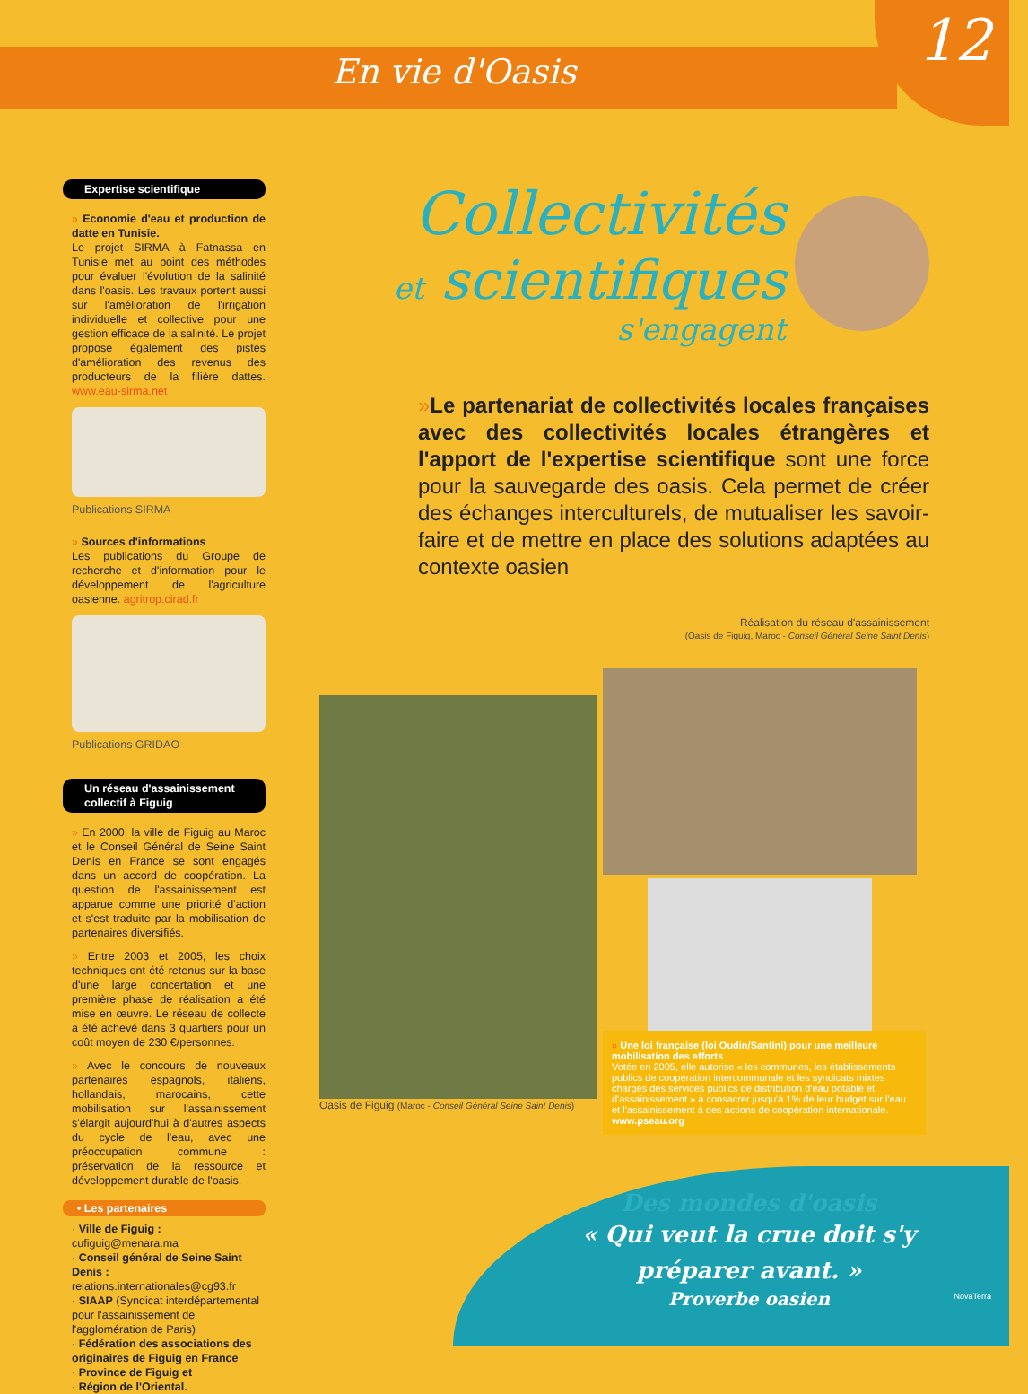En vie d'Oasis
12
Expertise scientifique
» Economie d'eau et production de datte en Tunisie.
Le projet SIRMA à Fatnassa en Tunisie met au point des méthodes pour évaluer l'évolution de la salinité dans l'oasis. Les travaux portent aussi sur l'amélioration de l'irrigation individuelle et collective pour une gestion efficace de la salinité. Le projet propose également des pistes d'amélioration des revenus des producteurs de la filière dattes. www.eau-sirma.net
Publications SIRMA
» Sources d'informations
Les publications du Groupe de recherche et d'information pour le développement de l'agriculture oasienne. agritrop.cirad.fr
Publications GRIDAO
Un réseau d'assainissement collectif à Figuig
» En 2000, la ville de Figuig au Maroc et le Conseil Général de Seine Saint Denis en France se sont engagés dans un accord de coopération. La question de l'assainissement est apparue comme une priorité d'action et s'est traduite par la mobilisation de partenaires diversifiés.
» Entre 2003 et 2005, les choix techniques ont été retenus sur la base d'une large concertation et une première phase de réalisation a été mise en œuvre. Le réseau de collecte a été achevé dans 3 quartiers pour un coût moyen de 230 €/personnes.
» Avec le concours de nouveaux partenaires espagnols, italiens, hollandais, marocains, cette mobilisation sur l'assainissement s'élargit aujourd'hui à d'autres aspects du cycle de l'eau, avec une préoccupation commune : préservation de la ressource et développement durable de l'oasis.
• Les partenaires
· Ville de Figuig : cufiguig@menara.ma
· Conseil général de Seine Saint Denis : relations.internationales@cg93.fr
· SIAAP (Syndicat interdépartemental pour l'assainissement de l'agglomération de Paris)
· Fédération des associations des originaires de Figuig en France
· Province de Figuig et
· Région de l'Oriental.
Collectivités
et scientifiques
s'engagent
»Le partenariat de collectivités locales françaises avec des collectivités locales étrangères et l'apport de l'expertise scientifique sont une force pour la sauvegarde des oasis. Cela permet de créer des échanges interculturels, de mutualiser les savoir-faire et de mettre en place des solutions adaptées au contexte oasien
Réalisation du réseau d'assainissement
(Oasis de Figuig, Maroc - Conseil Général Seine Saint Denis)
Oasis de Figuig (Maroc - Conseil Général Seine Saint Denis)
» Une loi française (loi Oudin/Santini) pour une meilleure mobilisation des efforts
Votée en 2005, elle autorise « les communes, les établissements publics de coopération intercommunale et les syndicats mixtes chargés des services publics de distribution d'eau potable et d'assainissement » à consacrer jusqu'à 1% de leur budget sur l'eau et l'assainissement à des actions de coopération internationale.
www.pseau.org
Des mondes d'oasis
« Qui veut la crue doit s'y préparer avant. »
Proverbe oasien
NovaTerra